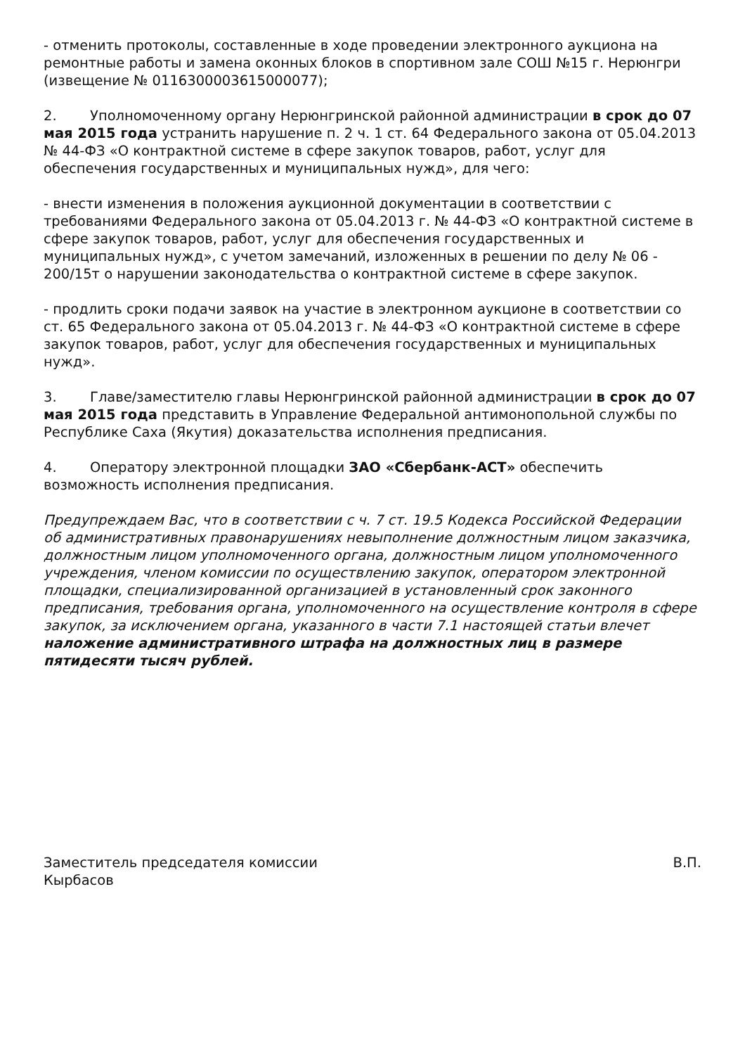- отменить протоколы, составленные в ходе проведении электронного аукциона на ремонтные работы и замена оконных блоков в спортивном зале СОШ №15 г. Нерюнгри (извещение № 0116300003615000077);
2. Уполномоченному органу Нерюнгринской районной администрации в срок до 07 мая 2015 года устранить нарушение п. 2 ч. 1 ст. 64 Федерального закона от 05.04.2013 № 44-ФЗ «О контрактной системе в сфере закупок товаров, работ, услуг для обеспечения государственных и муниципальных нужд», для чего:
- внести изменения в положения аукционной документации в соответствии с требованиями Федерального закона от 05.04.2013 г. № 44-ФЗ «О контрактной системе в сфере закупок товаров, работ, услуг для обеспечения государственных и муниципальных нужд», с учетом замечаний, изложенных в решении по делу № 06 - 200/15т о нарушении законодательства о контрактной системе в сфере закупок.
- продлить сроки подачи заявок на участие в электронном аукционе в соответствии со ст. 65 Федерального закона от 05.04.2013 г. № 44-ФЗ «О контрактной системе в сфере закупок товаров, работ, услуг для обеспечения государственных и муниципальных нужд».
3. Главе/заместителю главы Нерюнгринской районной администрации в срок до 07 мая 2015 года представить в Управление Федеральной антимонопольной службы по Республике Саха (Якутия) доказательства исполнения предписания.
4. Оператору электронной площадки ЗАО «Сбербанк-АСТ» обеспечить возможность исполнения предписания.
Предупреждаем Вас, что в соответствии с ч. 7 ст. 19.5 Кодекса Российской Федерации об административных правонарушениях невыполнение должностным лицом заказчика, должностным лицом уполномоченного органа, должностным лицом уполномоченного учреждения, членом комиссии по осуществлению закупок, оператором электронной площадки, специализированной организацией в установленный срок законного предписания, требования органа, уполномоченного на осуществление контроля в сфере закупок, за исключением органа, указанного в части 7.1 настоящей статьи влечет наложение административного штрафа на должностных лиц в размере пятидесяти тысяч рублей.
Заместитель председателя комиссии В.П.
Кырбасов